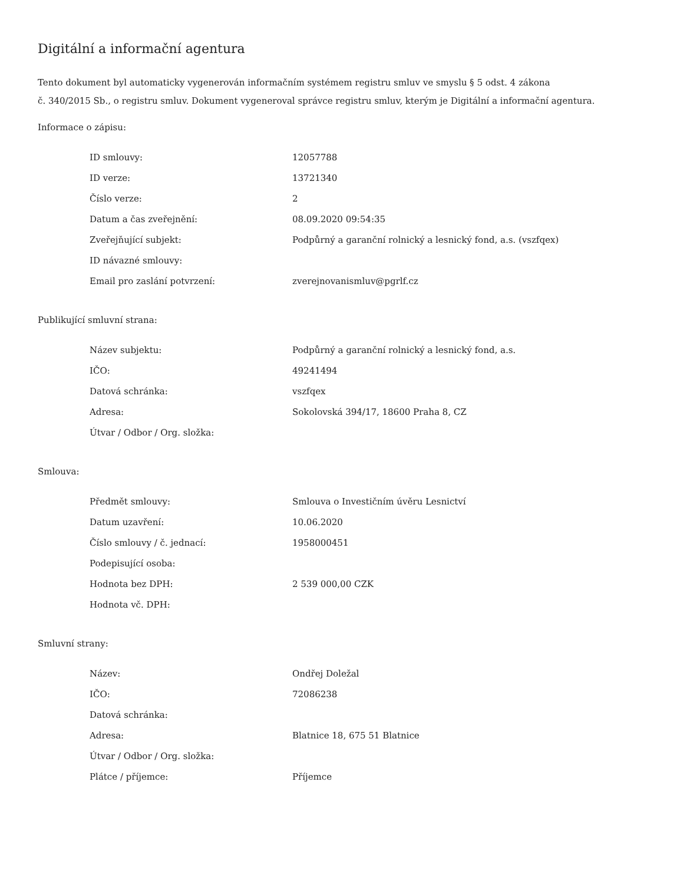Digitální a informační agentura
Tento dokument byl automaticky vygenerován informačním systémem registru smluv ve smyslu § 5 odst. 4 zákona
č. 340/2015 Sb., o registru smluv. Dokument vygeneroval správce registru smluv, kterým je Digitální a informační agentura.
Informace o zápisu:
| ID smlouvy: | 12057788 |
| ID verze: | 13721340 |
| Číslo verze: | 2 |
| Datum a čas zveřejnění: | 08.09.2020 09:54:35 |
| Zveřejňující subjekt: | Podpůrný a garanční rolnický a lesnický fond, a.s. (vszfqex) |
| ID návazné smlouvy: | |
| Email pro zaslání potvrzení: | zverejnovanismluv@pgrlf.cz |
Publikující smluvní strana:
| Název subjektu: | Podpůrný a garanční rolnický a lesnický fond, a.s. |
| IČO: | 49241494 |
| Datová schránka: | vszfqex |
| Adresa: | Sokolovská 394/17, 18600 Praha 8, CZ |
| Útvar / Odbor / Org. složka: | |
Smlouva:
| Předmět smlouvy: | Smlouva o Investičním úvěru Lesnictví |
| Datum uzavření: | 10.06.2020 |
| Číslo smlouvy / č. jednací: | 1958000451 |
| Podepisující osoba: | |
| Hodnota bez DPH: | 2 539 000,00 CZK |
| Hodnota vč. DPH: | |
Smluvní strany:
| Název: | Ondřej Doležal |
| IČO: | 72086238 |
| Datová schránka: | |
| Adresa: | Blatnice 18, 675 51 Blatnice |
| Útvar / Odbor / Org. složka: | |
| Plátce / příjemce: | Příjemce |